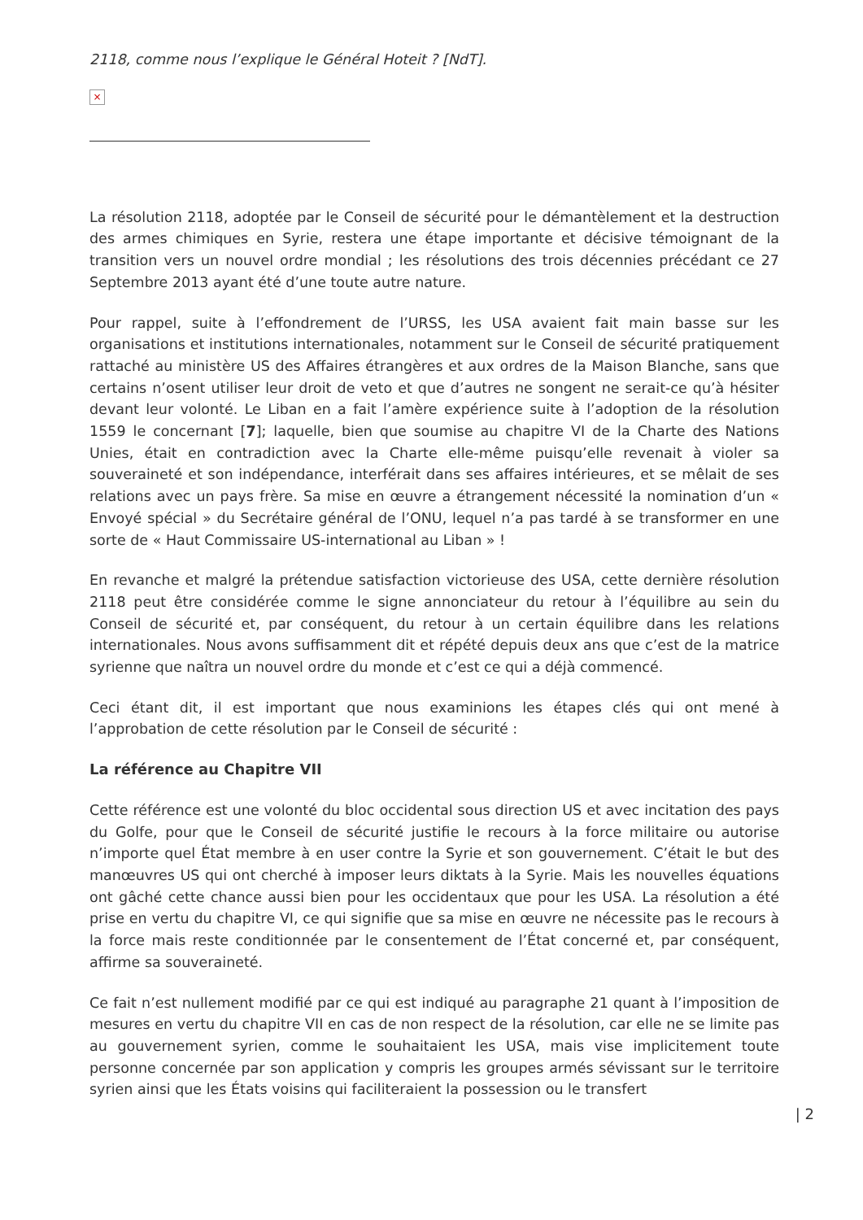2118, comme nous l’explique le Général Hoteit ? [NdT].
×
La résolution 2118, adoptée par le Conseil de sécurité pour le démantèlement et la destruction des armes chimiques en Syrie, restera une étape importante et décisive témoignant de la transition vers un nouvel ordre mondial ; les résolutions des trois décennies précédant ce 27 Septembre 2013 ayant été d’une toute autre nature.
Pour rappel, suite à l’effondrement de l’URSS, les USA avaient fait main basse sur les organisations et institutions internationales, notamment sur le Conseil de sécurité pratiquement rattaché au ministère US des Affaires étrangères et aux ordres de la Maison Blanche, sans que certains n’osent utiliser leur droit de veto et que d’autres ne songent ne serait-ce qu’à hésiter devant leur volonté. Le Liban en a fait l’amère expérience suite à l’adoption de la résolution 1559 le concernant [7]; laquelle, bien que soumise au chapitre VI de la Charte des Nations Unies, était en contradiction avec la Charte elle-même puisqu’elle revenait à violer sa souveraineté et son indépendance, interférait dans ses affaires intérieures, et se mêlait de ses relations avec un pays frère. Sa mise en œuvre a étrangement nécessité la nomination d’un « Envoyé spécial » du Secrétaire général de l’ONU, lequel n’a pas tardé à se transformer en une sorte de « Haut Commissaire US-international au Liban » !
En revanche et malgré la prétendue satisfaction victorieuse des USA, cette dernière résolution 2118 peut être considérée comme le signe annonciateur du retour à l’équilibre au sein du Conseil de sécurité et, par conséquent, du retour à un certain équilibre dans les relations internationales. Nous avons suffisamment dit et répété depuis deux ans que c’est de la matrice syrienne que naîtra un nouvel ordre du monde et c’est ce qui a déjà commencé.
Ceci étant dit, il est important que nous examinions les étapes clés qui ont mené à l’approbation de cette résolution par le Conseil de sécurité :
La référence au Chapitre VII
Cette référence est une volonté du bloc occidental sous direction US et avec incitation des pays du Golfe, pour que le Conseil de sécurité justifie le recours à la force militaire ou autorise n’importe quel État membre à en user contre la Syrie et son gouvernement. C’était le but des manœuvres US qui ont cherché à imposer leurs diktats à la Syrie. Mais les nouvelles équations ont gâché cette chance aussi bien pour les occidentaux que pour les USA. La résolution a été prise en vertu du chapitre VI, ce qui signifie que sa mise en œuvre ne nécessite pas le recours à la force mais reste conditionnée par le consentement de l’État concerné et, par conséquent, affirme sa souveraineté.
Ce fait n’est nullement modifié par ce qui est indiqué au paragraphe 21 quant à l’imposition de mesures en vertu du chapitre VII en cas de non respect de la résolution, car elle ne se limite pas au gouvernement syrien, comme le souhaitaient les USA, mais vise implicitement toute personne concernée par son application y compris les groupes armés sévissant sur le territoire syrien ainsi que les États voisins qui faciliteraient la possession ou le transfert
| 2